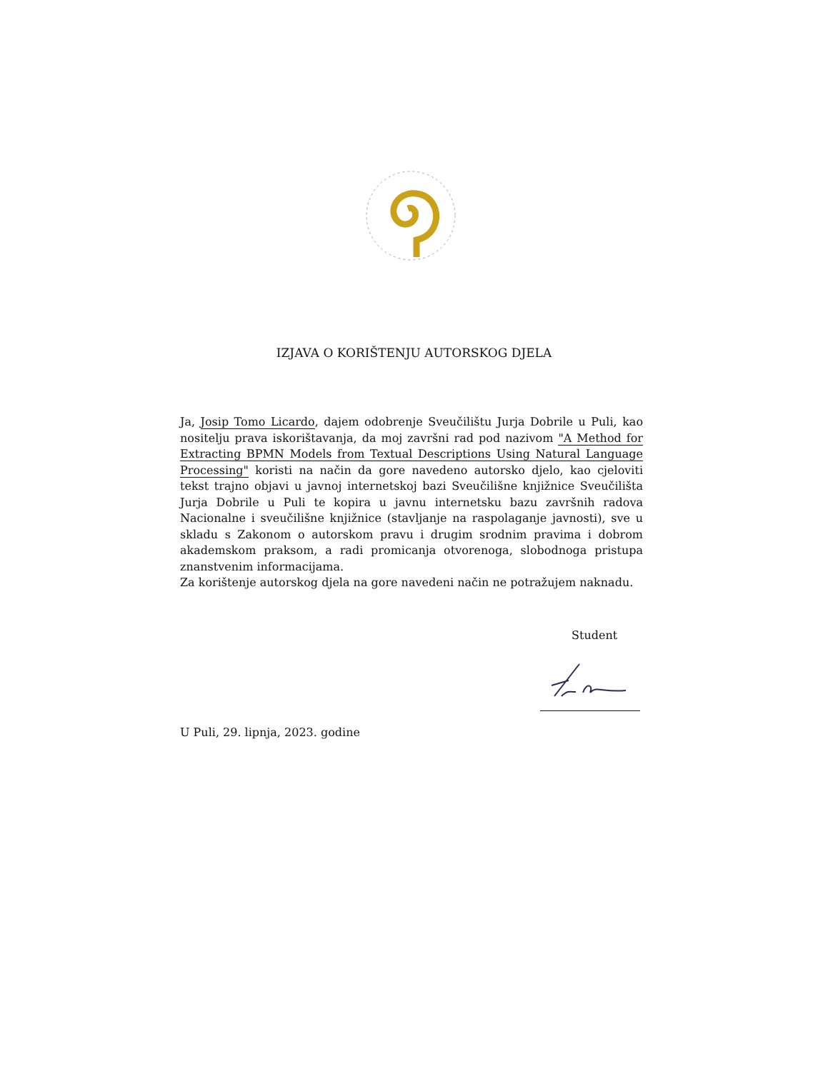IZJAVA O KORIŠTENJU AUTORSKOG DJELA
Ja, Josip Tomo Licardo, dajem odobrenje Sveučilištu Jurja Dobrile u Puli, kao nositelju prava iskorištavanja, da moj završni rad pod nazivom "A Method for Extracting BPMN Models from Textual Descriptions Using Natural Language Processing" koristi na način da gore navedeno autorsko djelo, kao cjeloviti tekst trajno objavi u javnoj internetskoj bazi Sveučilišne knjižnice Sveučilišta Jurja Dobrile u Puli te kopira u javnu internetsku bazu završnih radova Nacionalne i sveučilišne knjižnice (stavljanje na raspolaganje javnosti), sve u skladu s Zakonom o autorskom pravu i drugim srodnim pravima i dobrom akademskom praksom, a radi promicanja otvorenoga, slobodnoga pristupa znanstvenim informacijama.
Za korištenje autorskog djela na gore navedeni način ne potražujem naknadu.
Student
U Puli, 29. lipnja, 2023. godine